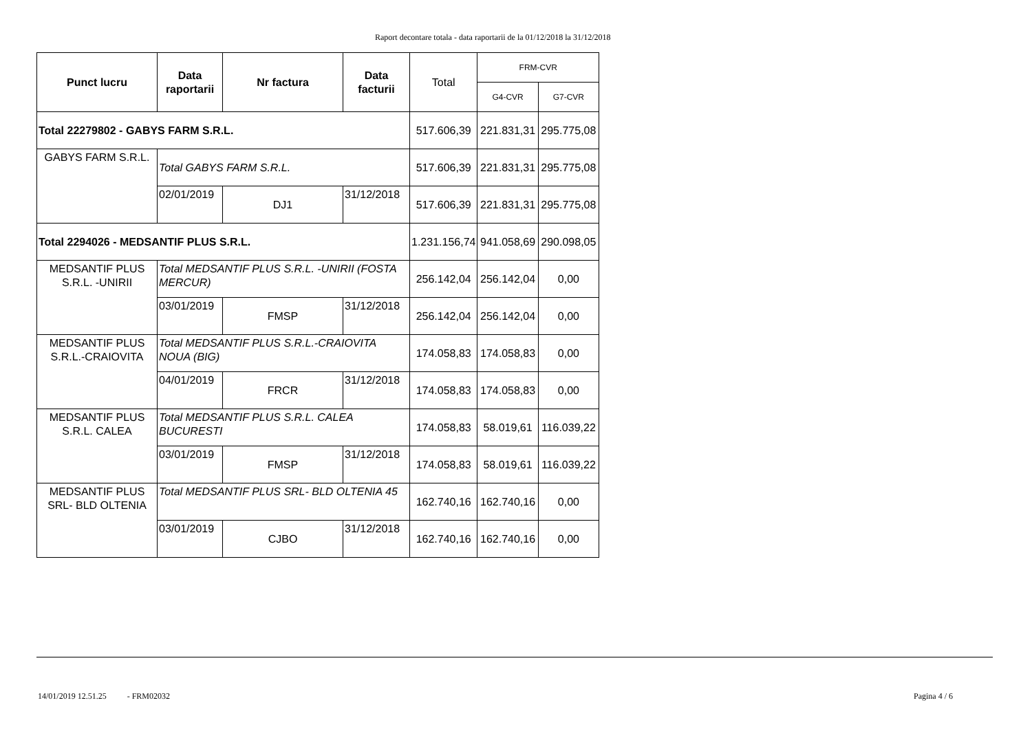Raport decontare totala - data raportarii de la 01/12/2018 la 31/12/2018
| Punct lucru | Data raportarii | Nr factura | Data facturii | Total | FRM-CVR | |
| --- | --- | --- | --- | --- | --- | --- |
| | | | | | G4-CVR | G7-CVR |
| Total 22279802 - GABYS FARM S.R.L. | | | | 517.606,39 | 221.831,31 | 295.775,08 |
| GABYS FARM S.R.L. | Total GABYS FARM S.R.L. | | | 517.606,39 | 221.831,31 | 295.775,08 |
| | 02/01/2019 | DJ1 | 31/12/2018 | 517.606,39 | 221.831,31 | 295.775,08 |
| Total 2294026 - MEDSANTIF PLUS S.R.L. | | | | 1.231.156,74 | 941.058,69 | 290.098,05 |
| MEDSANTIF PLUS S.R.L. -UNIRII | Total MEDSANTIF PLUS S.R.L. -UNIRII (FOSTA MERCUR) | | | 256.142,04 | 256.142,04 | 0,00 |
| | 03/01/2019 | FMSP | 31/12/2018 | 256.142,04 | 256.142,04 | 0,00 |
| MEDSANTIF PLUS S.R.L.-CRAIOVITA | Total MEDSANTIF PLUS S.R.L.-CRAIOVITA NOUA (BIG) | | | 174.058,83 | 174.058,83 | 0,00 |
| | 04/01/2019 | FRCR | 31/12/2018 | 174.058,83 | 174.058,83 | 0,00 |
| MEDSANTIF PLUS S.R.L. CALEA | Total MEDSANTIF PLUS S.R.L. CALEA BUCURESTI | | | 174.058,83 | 58.019,61 | 116.039,22 |
| | 03/01/2019 | FMSP | 31/12/2018 | 174.058,83 | 58.019,61 | 116.039,22 |
| MEDSANTIF PLUS SRL- BLD OLTENIA | Total MEDSANTIF PLUS SRL- BLD OLTENIA 45 | | | 162.740,16 | 162.740,16 | 0,00 |
| | 03/01/2019 | CJBO | 31/12/2018 | 162.740,16 | 162.740,16 | 0,00 |
14/01/2019 12.51.25 - FRM02032 Pagina 4 / 6